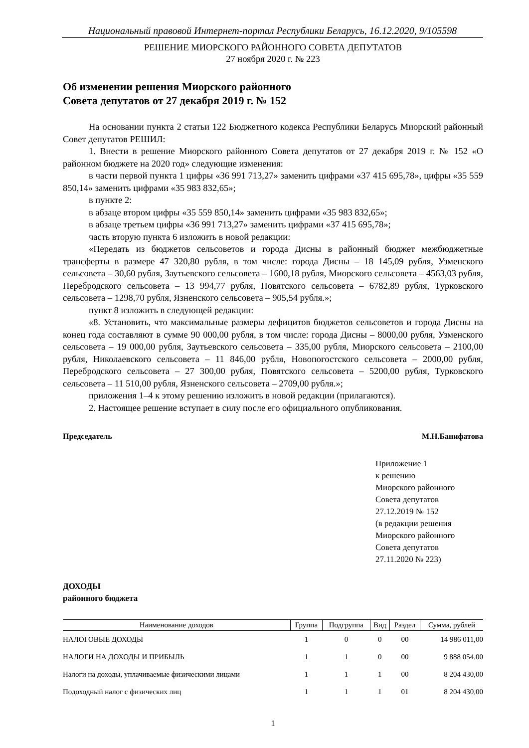Национальный правовой Интернет-портал Республики Беларусь, 16.12.2020, 9/105598
РЕШЕНИЕ МИОРСКОГО РАЙОННОГО СОВЕТА ДЕПУТАТОВ
27 ноября 2020 г. № 223
Об изменении решения Миорского районного
Совета депутатов от 27 декабря 2019 г. № 152
На основании пункта 2 статьи 122 Бюджетного кодекса Республики Беларусь Миорский районный Совет депутатов РЕШИЛ:
1. Внести в решение Миорского районного Совета депутатов от 27 декабря 2019 г. № 152 «О районном бюджете на 2020 год» следующие изменения:
в части первой пункта 1 цифры «36 991 713,27» заменить цифрами «37 415 695,78», цифры «35 559 850,14» заменить цифрами «35 983 832,65»;
в пункте 2:
в абзаце втором цифры «35 559 850,14» заменить цифрами «35 983 832,65»;
в абзаце третьем цифры «36 991 713,27» заменить цифрами «37 415 695,78»;
часть вторую пункта 6 изложить в новой редакции:
«Передать из бюджетов сельсоветов и города Дисны в районный бюджет межбюджетные трансферты в размере 47 320,80 рубля, в том числе: города Дисны – 18 145,09 рубля, Узменского сельсовета – 30,60 рубля, Заутьевского сельсовета – 1600,18 рубля, Миорского сельсовета – 4563,03 рубля, Перебродского сельсовета – 13 994,77 рубля, Повятского сельсовета – 6782,89 рубля, Турковского сельсовета – 1298,70 рубля, Язненского сельсовета – 905,54 рубля.»;
пункт 8 изложить в следующей редакции:
«8. Установить, что максимальные размеры дефицитов бюджетов сельсоветов и города Дисны на конец года составляют в сумме 90 000,00 рубля, в том числе: города Дисны – 8000,00 рубля, Узменского сельсовета – 19 000,00 рубля, Заутьевского сельсовета – 335,00 рубля, Миорского сельсовета – 2100,00 рубля, Николаевского сельсовета – 11 846,00 рубля, Новопогостского сельсовета – 2000,00 рубля, Перебродского сельсовета – 27 300,00 рубля, Повятского сельсовета – 5200,00 рубля, Турковского сельсовета – 11 510,00 рубля, Язненского сельсовета – 2709,00 рубля.»;
приложения 1–4 к этому решению изложить в новой редакции (прилагаются).
2. Настоящее решение вступает в силу после его официального опубликования.
Председатель М.Н.Банифатова
Приложение 1
к решению
Миорского районного
Совета депутатов
27.12.2019 № 152
(в редакции решения
Миорского районного
Совета депутатов
27.11.2020 № 223)
ДОХОДЫ
районного бюджета
| Наименование доходов | Группа | Подгруппа | Вид | Раздел | Сумма, рублей |
| --- | --- | --- | --- | --- | --- |
| НАЛОГОВЫЕ ДОХОДЫ | 1 | 0 | 0 | 00 | 14 986 011,00 |
| НАЛОГИ НА ДОХОДЫ И ПРИБЫЛЬ | 1 | 1 | 0 | 00 | 9 888 054,00 |
| Налоги на доходы, уплачиваемые физическими лицами | 1 | 1 | 1 | 00 | 8 204 430,00 |
| Подоходный налог с физических лиц | 1 | 1 | 1 | 01 | 8 204 430,00 |
1